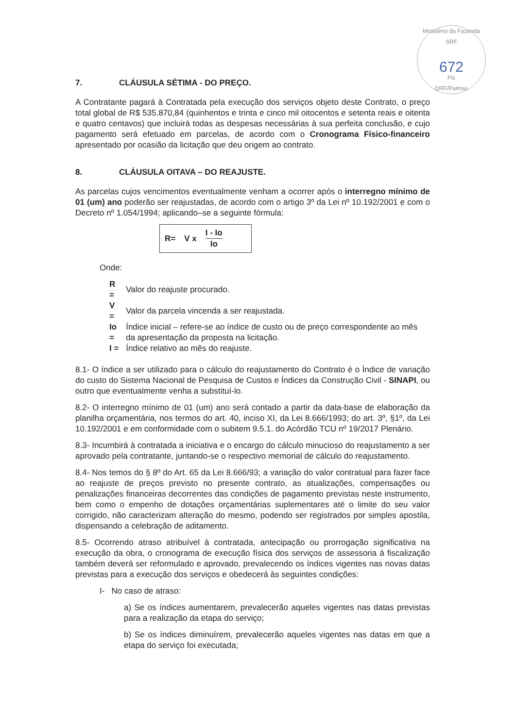Ministério da Fazenda SRF
672
Fls
DRF/Palmas
7. CLÁUSULA SÉTIMA - DO PREÇO.
A Contratante pagará à Contratada pela execução dos serviços objeto deste Contrato, o preço total global de R$ 535.870,84 (quinhentos e trinta e cinco mil oitocentos e setenta reais e oitenta e quatro centavos) que incluirá todas as despesas necessárias à sua perfeita conclusão, e cujo pagamento será efetuado em parcelas, de acordo com o Cronograma Físico-financeiro apresentado por ocasião da licitação que deu origem ao contrato.
8. CLÁUSULA OITAVA – DO REAJUSTE.
As parcelas cujos vencimentos eventualmente venham a ocorrer após o interregno mínimo de 01 (um) ano poderão ser reajustadas, de acordo com o artigo 3º da Lei nº 10.192/2001 e com o Decreto nº 1.054/1994; aplicando–se a seguinte fórmula:
R= V x
I - Io
Io
Onde:
| R = | Valor do reajuste procurado. |
| V = | Valor da parcela vincenda a ser reajustada. |
| Io = | Índice inicial – refere-se ao índice de custo ou de preço correspondente ao mês da apresentação da proposta na licitação. |
| I = | Índice relativo ao mês do reajuste. |
8.1- O índice a ser utilizado para o cálculo do reajustamento do Contrato é o Índice de variação do custo do Sistema Nacional de Pesquisa de Custos e Índices da Construção Civil - SINAPI, ou outro que eventualmente venha a substituí-lo.
8.2- O interregno mínimo de 01 (um) ano será contado a partir da data-base de elaboração da planilha orçamentária, nos termos do art. 40, inciso XI, da Lei 8.666/1993; do art. 3º, §1º, da Lei 10.192/2001 e em conformidade com o subitem 9.5.1. do Acórdão TCU nº 19/2017 Plenário.
8.3- Incumbirá à contratada a iniciativa e o encargo do cálculo minucioso do reajustamento a ser aprovado pela contratante, juntando-se o respectivo memorial de cálculo do reajustamento.
8.4- Nos temos do § 8º do Art. 65 da Lei 8.666/93; a variação do valor contratual para fazer face ao reajuste de preços previsto no presente contrato, as atualizações, compensações ou penalizações financeiras decorrentes das condições de pagamento previstas neste instrumento, bem como o empenho de dotações orçamentárias suplementares até o limite do seu valor corrigido, não caracterizam alteração do mesmo, podendo ser registrados por simples apostila, dispensando a celebração de aditamento.
8.5- Ocorrendo atraso atribuível à contratada, antecipação ou prorrogação significativa na execução da obra, o cronograma de execução física dos serviços de assessoria à fiscalização também deverá ser reformulado e aprovado, prevalecendo os índices vigentes nas novas datas previstas para a execução dos serviços e obedecerá às seguintes condições:
I- No caso de atraso:
a) Se os índices aumentarem, prevalecerão aqueles vigentes nas datas previstas para a realização da etapa do serviço;
b) Se os índices diminuírem, prevalecerão aqueles vigentes nas datas em que a etapa do serviço foi executada;